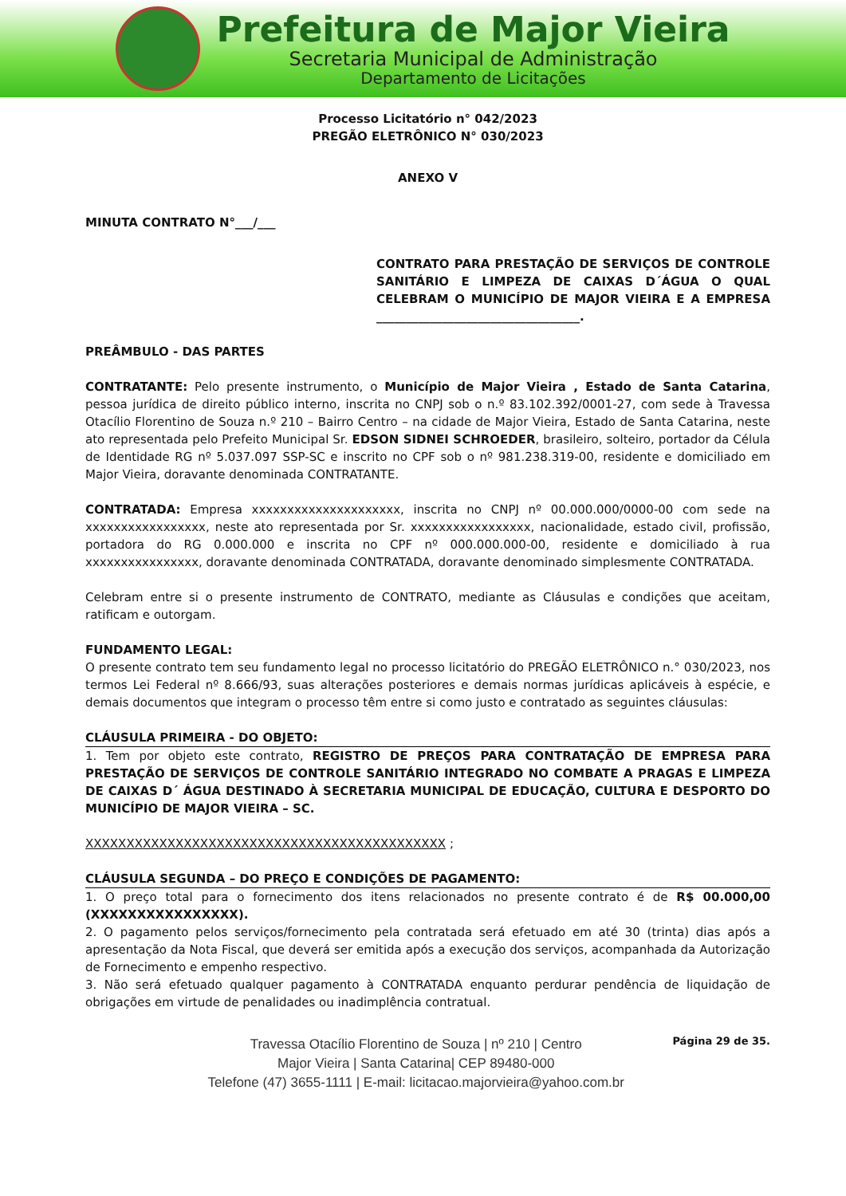Prefeitura de Major Vieira
Secretaria Municipal de Administração
Departamento de Licitações
Processo Licitatório n° 042/2023
PREGÃO ELETRÔNICO N° 030/2023
ANEXO V
MINUTA CONTRATO N°___/___
CONTRATO PARA PRESTAÇÃO DE SERVIÇOS DE CONTROLE SANITÁRIO E LIMPEZA DE CAIXAS D´ÁGUA O QUAL CELEBRAM O MUNICÍPIO DE MAJOR VIEIRA E A EMPRESA __________________________________.
PREÂMBULO - DAS PARTES
CONTRATANTE: Pelo presente instrumento, o Município de Major Vieira , Estado de Santa Catarina, pessoa jurídica de direito público interno, inscrita no CNPJ sob o n.º 83.102.392/0001-27, com sede à Travessa Otacílio Florentino de Souza n.º 210 – Bairro Centro – na cidade de Major Vieira, Estado de Santa Catarina, neste ato representada pelo Prefeito Municipal Sr. EDSON SIDNEI SCHROEDER, brasileiro, solteiro, portador da Célula de Identidade RG nº 5.037.097 SSP-SC e inscrito no CPF sob o nº 981.238.319-00, residente e domiciliado em Major Vieira, doravante denominada CONTRATANTE.
CONTRATADA: Empresa xxxxxxxxxxxxxxxxxxxxx, inscrita no CNPJ nº 00.000.000/0000-00 com sede na xxxxxxxxxxxxxxxxx, neste ato representada por Sr. xxxxxxxxxxxxxxxxx, nacionalidade, estado civil, profissão, portadora do RG 0.000.000 e inscrita no CPF nº 000.000.000-00, residente e domiciliado à rua xxxxxxxxxxxxxxxx, doravante denominada CONTRATADA, doravante denominado simplesmente CONTRATADA.
Celebram entre si o presente instrumento de CONTRATO, mediante as Cláusulas e condições que aceitam, ratificam e outorgam.
FUNDAMENTO LEGAL:
O presente contrato tem seu fundamento legal no processo licitatório do PREGÃO ELETRÔNICO n.° 030/2023, nos termos Lei Federal nº 8.666/93, suas alterações posteriores e demais normas jurídicas aplicáveis à espécie, e demais documentos que integram o processo têm entre si como justo e contratado as seguintes cláusulas:
CLÁUSULA PRIMEIRA - DO OBJETO:
1. Tem por objeto este contrato, REGISTRO DE PREÇOS PARA CONTRATAÇÃO DE EMPRESA PARA PRESTAÇÃO DE SERVIÇOS DE CONTROLE SANITÁRIO INTEGRADO NO COMBATE A PRAGAS E LIMPEZA DE CAIXAS D´ ÁGUA DESTINADO À SECRETARIA MUNICIPAL DE EDUCAÇÃO, CULTURA E DESPORTO DO MUNICÍPIO DE MAJOR VIEIRA – SC.
XXXXXXXXXXXXXXXXXXXXXXXXXXXXXXXXXXXXXXXXXXXX ;
CLÁUSULA SEGUNDA – DO PREÇO E CONDIÇÕES DE PAGAMENTO:
1. O preço total para o fornecimento dos itens relacionados no presente contrato é de R$ 00.000,00 (XXXXXXXXXXXXXXXX).
2. O pagamento pelos serviços/fornecimento pela contratada será efetuado em até 30 (trinta) dias após a apresentação da Nota Fiscal, que deverá ser emitida após a execução dos serviços, acompanhada da Autorização de Fornecimento e empenho respectivo.
3. Não será efetuado qualquer pagamento à CONTRATADA enquanto perdurar pendência de liquidação de obrigações em virtude de penalidades ou inadimplência contratual.
Travessa Otacílio Florentino de Souza | nº 210 | Centro
Major Vieira | Santa Catarina| CEP 89480-000
Telefone (47) 3655-1111 | E-mail: licitacao.majorvieira@yahoo.com.br
Página 29 de 35.